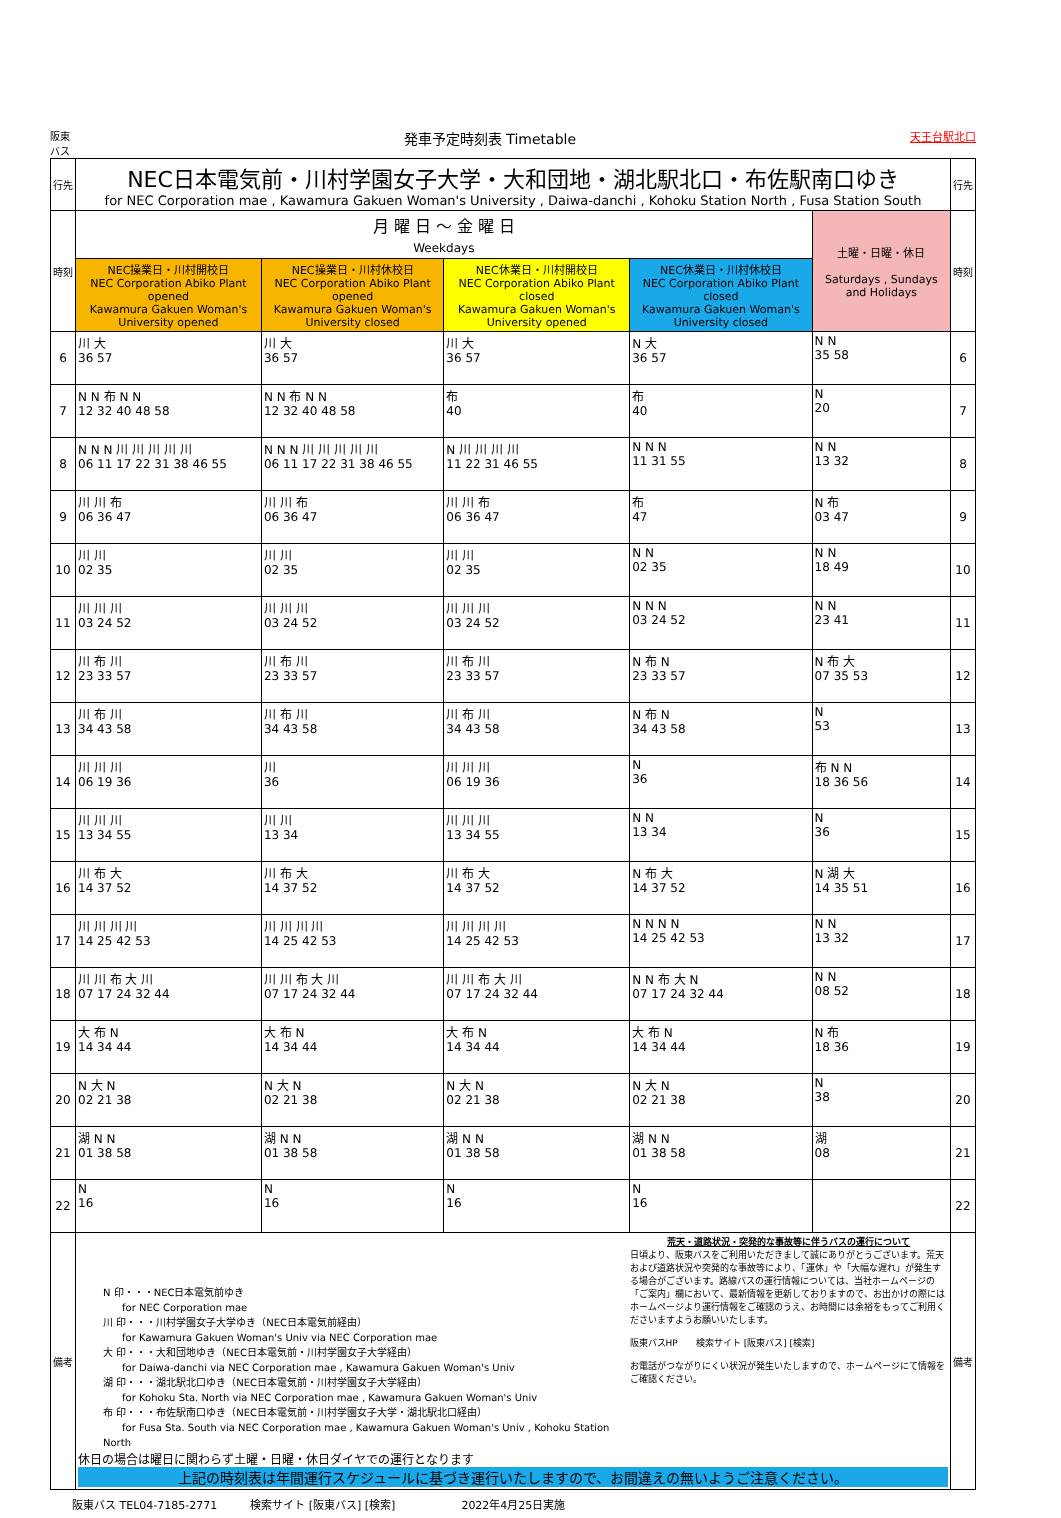阪東
バス 発車予定時刻表 Timetable 天王台駅北口
| 行先 | NEC日本電気前・川村学園女子大学・大和団地・湖北駅北口・布佐駅南口ゆき for NEC Corporation mae , Kawamura Gakuen Woman's University , Daiwa-danchi , Kohoku Station North , Fusa Station South | | | | | 行先 |
| 時刻 | 月 曜 日 ～ 金 曜 日 Weekdays | | | | 土曜・日曜・休日 Saturdays , Sundays and Holidays | 時刻 |
| | NEC操業日・川村開校日 NEC Corporation Abiko Plant opened Kawamura Gakuen Woman's University opened | NEC操業日・川村休校日 NEC Corporation Abiko Plant opened Kawamura Gakuen Woman's University closed | NEC休業日・川村開校日 NEC Corporation Abiko Plant closed Kawamura Gakuen Woman's University opened | NEC休業日・川村休校日 NEC Corporation Abiko Plant closed Kawamura Gakuen Woman's University closed | | |
| 6 | 川 大 36 57 | 川 大 36 57 | 川 大 36 57 | N 大 36 57 | N N 35 58 | 6 |
| 7 | N N 布 N N 12 32 40 48 58 | N N 布 N N 12 32 40 48 58 | 布 40 | 布 40 | N 20 | 7 |
| 8 | N N N 川 川 川 川 川 06 11 17 22 31 38 46 55 | N N N 川 川 川 川 川 06 11 17 22 31 38 46 55 | N 川 川 川 川 11 22 31 46 55 | N N N 11 31 55 | N N 13 32 | 8 |
| 9 | 川 川 布 06 36 47 | 川 川 布 06 36 47 | 川 川 布 06 36 47 | 布 47 | N 布 03 47 | 9 |
| 10 | 川 川 02 35 | 川 川 02 35 | 川 川 02 35 | N N 02 35 | N N 18 49 | 10 |
| 11 | 川 川 川 03 24 52 | 川 川 川 03 24 52 | 川 川 川 03 24 52 | N N N 03 24 52 | N N 23 41 | 11 |
| 12 | 川 布 川 23 33 57 | 川 布 川 23 33 57 | 川 布 川 23 33 57 | N 布 N 23 33 57 | N 布 大 07 35 53 | 12 |
| 13 | 川 布 川 34 43 58 | 川 布 川 34 43 58 | 川 布 川 34 43 58 | N 布 N 34 43 58 | N 53 | 13 |
| 14 | 川 川 川 06 19 36 | 川 36 | 川 川 川 06 19 36 | N 36 | 布 N N 18 36 56 | 14 |
| 15 | 川 川 川 13 34 55 | 川 川 13 34 | 川 川 川 13 34 55 | N N 13 34 | N 36 | 15 |
| 16 | 川 布 大 14 37 52 | 川 布 大 14 37 52 | 川 布 大 14 37 52 | N 布 大 14 37 52 | N 湖 大 14 35 51 | 16 |
| 17 | 川 川 川 川 14 25 42 53 | 川 川 川 川 14 25 42 53 | 川 川 川 川 14 25 42 53 | N N N N 14 25 42 53 | N N 13 32 | 17 |
| 18 | 川 川 布 大 川 07 17 24 32 44 | 川 川 布 大 川 07 17 24 32 44 | 川 川 布 大 川 07 17 24 32 44 | N N 布 大 N 07 17 24 32 44 | N N 08 52 | 18 |
| 19 | 大 布 N 14 34 44 | 大 布 N 14 34 44 | 大 布 N 14 34 44 | 大 布 N 14 34 44 | N 布 18 36 | 19 |
| 20 | N 大 N 02 21 38 | N 大 N 02 21 38 | N 大 N 02 21 38 | N 大 N 02 21 38 | N 38 | 20 |
| 21 | 湖 N N 01 38 58 | 湖 N N 01 38 58 | 湖 N N 01 38 58 | 湖 N N 01 38 58 | 湖 08 | 21 |
| 22 | N 16 | N 16 | N 16 | N 16 | | 22 |
| 備考 | N 印・・・NEC日本電気前ゆき for NEC Corporation mae 川 印・・・川村学園女子大学ゆき（NEC日本電気前経由） for Kawamura Gakuen Woman's Univ via NEC Corporation mae 大 印・・・大和団地ゆき（NEC日本電気前・川村学園女子大学経由） for Daiwa-danchi via NEC Corporation mae , Kawamura Gakuen Woman's Univ 湖 印・・・湖北駅北口ゆき（NEC日本電気前・川村学園女子大学経由） for Kohoku Sta. North via NEC Corporation mae , Kawamura Gakuen Woman's Univ 布 印・・・布佐駅南口ゆき（NEC日本電気前・川村学園女子大学・湖北駅北口経由） for Fusa Sta. South via NEC Corporation mae , Kawamura Gakuen Woman's Univ , Kohoku Station North 荒天・道路状況・突発的な事故等に伴うバスの運行について 日頃より、阪東バスをご利用いただきまして誠にありがとうございます。荒天および道路状況や突発的な事故等により、「運休」や「大幅な遅れ」が発生する場合がございます。路線バスの運行情報については、当社ホームページの「ご案内」欄において、最新情報を更新しておりますので、お出かけの際にはホームページより運行情報をご確認のうえ、お時間には余裕をもってご利用くださいますようお願いいたします。 阪東バスHP 検索サイト [阪東バス] [検索] お電話がつながりにくい状況が発生いたしますので、ホームページにて情報をご確認ください。 休日の場合は曜日に関わらず土曜・日曜・休日ダイヤでの運行となります 上記の時刻表は年間運行スケジュールに基づき運行いたしますので、お間違えの無いようご注意ください。 | | | | | 備考 |
阪東バス TEL04-7185-2771　　　検索サイト [阪東バス] [検索]　　　　　　2022年4月25日実施